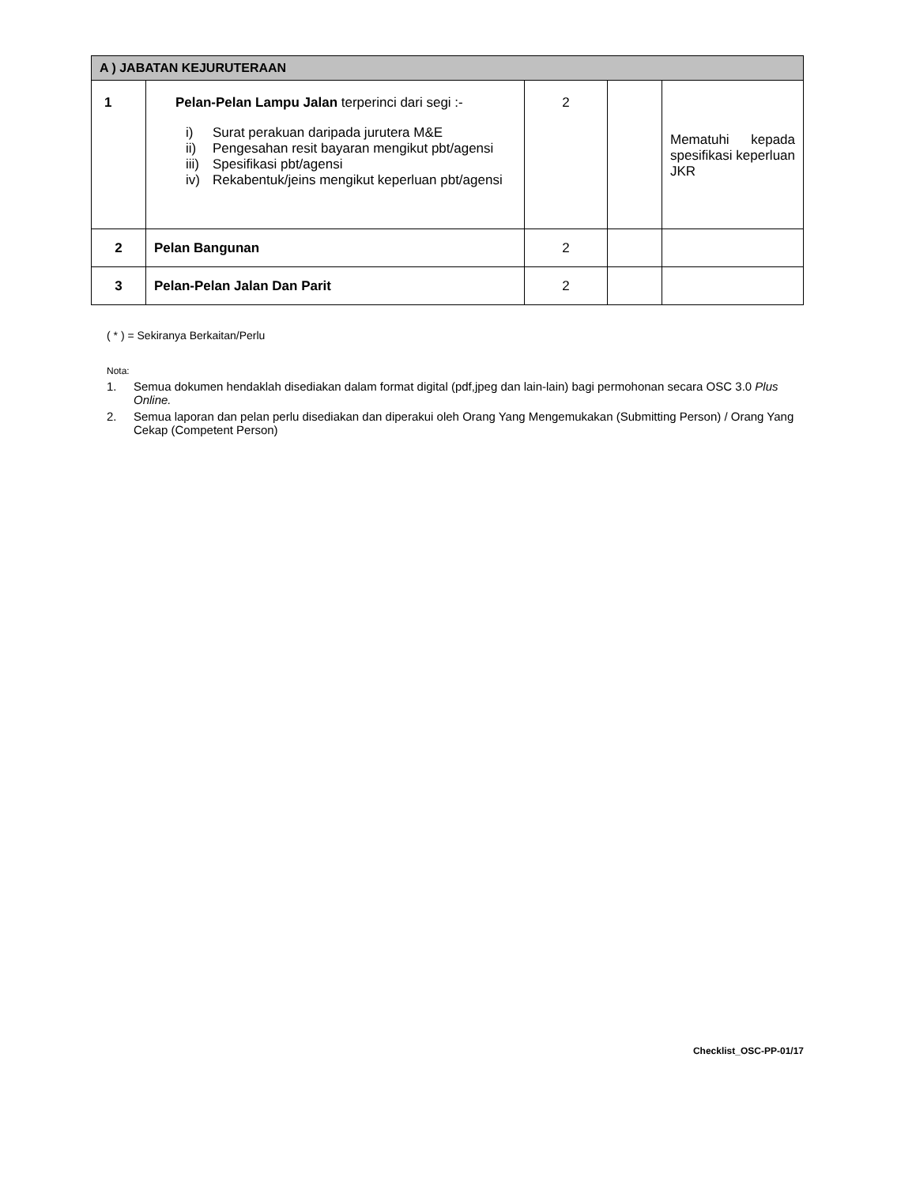| A ) JABATAN KEJURUTERAAN | | | | |
| --- | --- | --- | --- | --- |
| 1 | Pelan-Pelan Lampu Jalan terperinci dari segi :- i) Surat perakuan daripada jurutera M&E ii) Pengesahan resit bayaran mengikut pbt/agensi iii) Spesifikasi pbt/agensi iv) Rekabentuk/jeins mengikut keperluan pbt/agensi | 2 | | Mematuhi kepada spesifikasi keperluan JKR |
| 2 | Pelan Bangunan | 2 | | |
| 3 | Pelan-Pelan Jalan Dan Parit | 2 | | |
( * ) = Sekiranya Berkaitan/Perlu
Nota:
1. Semua dokumen hendaklah disediakan dalam format digital (pdf,jpeg dan lain-lain) bagi permohonan secara OSC 3.0 Plus Online.
2. Semua laporan dan pelan perlu disediakan dan diperakui oleh Orang Yang Mengemukakan (Submitting Person) / Orang Yang Cekap (Competent Person)
Checklist_OSC-PP-01/17